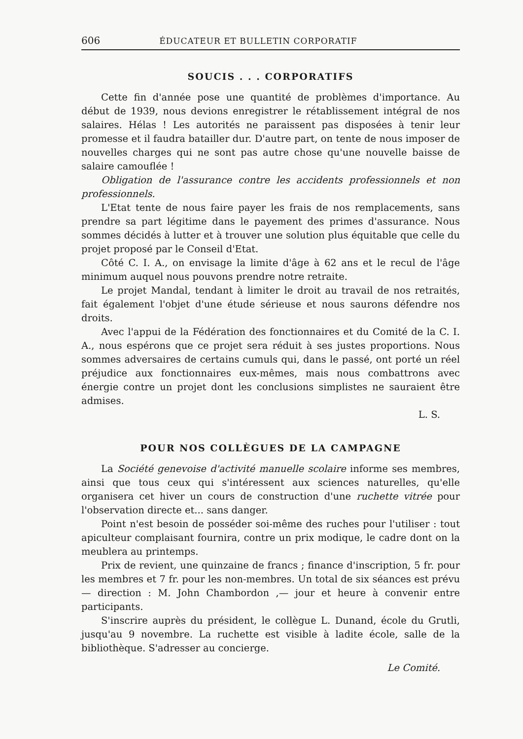606 ÉDUCATEUR ET BULLETIN CORPORATIF
SOUCIS . . . CORPORATIFS
Cette fin d'année pose une quantité de problèmes d'importance. Au début de 1939, nous devions enregistrer le rétablissement intégral de nos salaires. Hélas ! Les autorités ne paraissent pas disposées à tenir leur promesse et il faudra batailler dur. D'autre part, on tente de nous imposer de nouvelles charges qui ne sont pas autre chose qu'une nouvelle baisse de salaire camouflée !
Obligation de l'assurance contre les accidents professionnels et non professionnels.
L'Etat tente de nous faire payer les frais de nos remplacements, sans prendre sa part légitime dans le payement des primes d'assurance. Nous sommes décidés à lutter et à trouver une solution plus équitable que celle du projet proposé par le Conseil d'Etat.
Côté C. I. A., on envisage la limite d'âge à 62 ans et le recul de l'âge minimum auquel nous pouvons prendre notre retraite.
Le projet Mandal, tendant à limiter le droit au travail de nos retraités, fait également l'objet d'une étude sérieuse et nous saurons défendre nos droits.
Avec l'appui de la Fédération des fonctionnaires et du Comité de la C. I. A., nous espérons que ce projet sera réduit à ses justes proportions. Nous sommes adversaires de certains cumuls qui, dans le passé, ont porté un réel préjudice aux fonctionnaires eux-mêmes, mais nous combattrons avec énergie contre un projet dont les conclusions simplistes ne sauraient être admises.
L. S.
POUR NOS COLLÈGUES DE LA CAMPAGNE
La Société genevoise d'activité manuelle scolaire informe ses membres, ainsi que tous ceux qui s'intéressent aux sciences naturelles, qu'elle organisera cet hiver un cours de construction d'une ruchette vitrée pour l'observation directe et... sans danger.
Point n'est besoin de posséder soi-même des ruches pour l'utiliser : tout apiculteur complaisant fournira, contre un prix modique, le cadre dont on la meublera au printemps.
Prix de revient, une quinzaine de francs ; finance d'inscription, 5 fr. pour les membres et 7 fr. pour les non-membres. Un total de six séances est prévu — direction : M. John Chambordon ,— jour et heure à convenir entre participants.
S'inscrire auprès du président, le collègue L. Dunand, école du Grutli, jusqu'au 9 novembre. La ruchette est visible à ladite école, salle de la bibliothèque. S'adresser au concierge.
Le Comité.